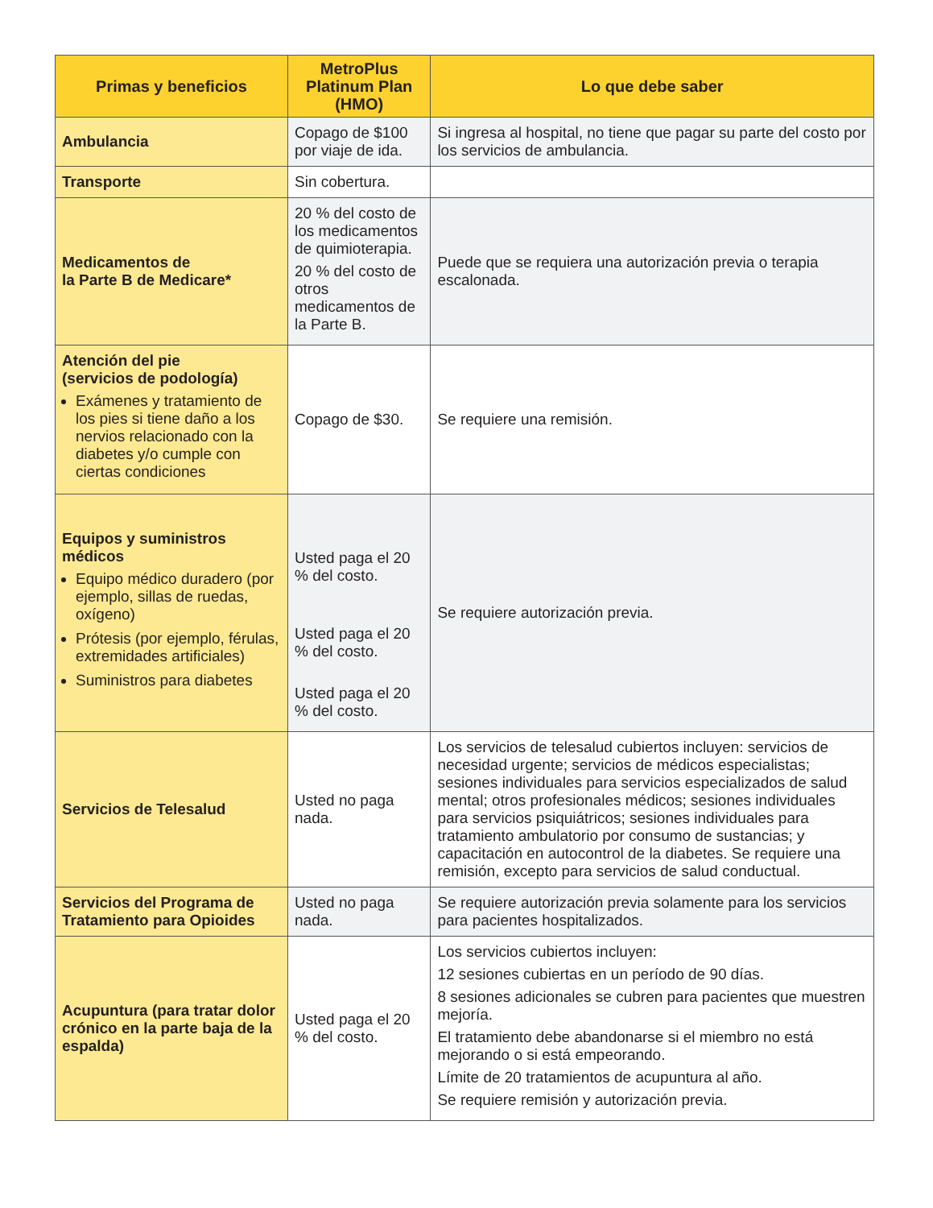| Primas y beneficios | MetroPlus Platinum Plan (HMO) | Lo que debe saber |
| --- | --- | --- |
| Ambulancia | Copago de $100 por viaje de ida. | Si ingresa al hospital, no tiene que pagar su parte del costo por los servicios de ambulancia. |
| Transporte | Sin cobertura. | |
| Medicamentos de la Parte B de Medicare* | 20 % del costo de los medicamentos de quimioterapia. 20 % del costo de otros medicamentos de la Parte B. | Puede que se requiera una autorización previa o terapia escalonada. |
| Atención del pie (servicios de podología) Exámenes y tratamiento de los pies si tiene daño a los nervios relacionado con la diabetes y/o cumple con ciertas condiciones | Copago de $30. | Se requiere una remisión. |
| Equipos y suministros médicos Equipo médico duradero (por ejemplo, sillas de ruedas, oxígeno) Prótesis (por ejemplo, férulas, extremidades artificiales) Suministros para diabetes | Usted paga el 20 % del costo. Usted paga el 20 % del costo. Usted paga el 20 % del costo. | Se requiere autorización previa. |
| Servicios de Telesalud | Usted no paga nada. | Los servicios de telesalud cubiertos incluyen: servicios de necesidad urgente; servicios de médicos especialistas; sesiones individuales para servicios especializados de salud mental; otros profesionales médicos; sesiones individuales para servicios psiquiátricos; sesiones individuales para tratamiento ambulatorio por consumo de sustancias; y capacitación en autocontrol de la diabetes. Se requiere una remisión, excepto para servicios de salud conductual. |
| Servicios del Programa de Tratamiento para Opioides | Usted no paga nada. | Se requiere autorización previa solamente para los servicios para pacientes hospitalizados. |
| Acupuntura (para tratar dolor crónico en la parte baja de la espalda) | Usted paga el 20 % del costo. | Los servicios cubiertos incluyen: 12 sesiones cubiertas en un período de 90 días. 8 sesiones adicionales se cubren para pacientes que muestren mejoría. El tratamiento debe abandonarse si el miembro no está mejorando o si está empeorando. Límite de 20 tratamientos de acupuntura al año. Se requiere remisión y autorización previa. |